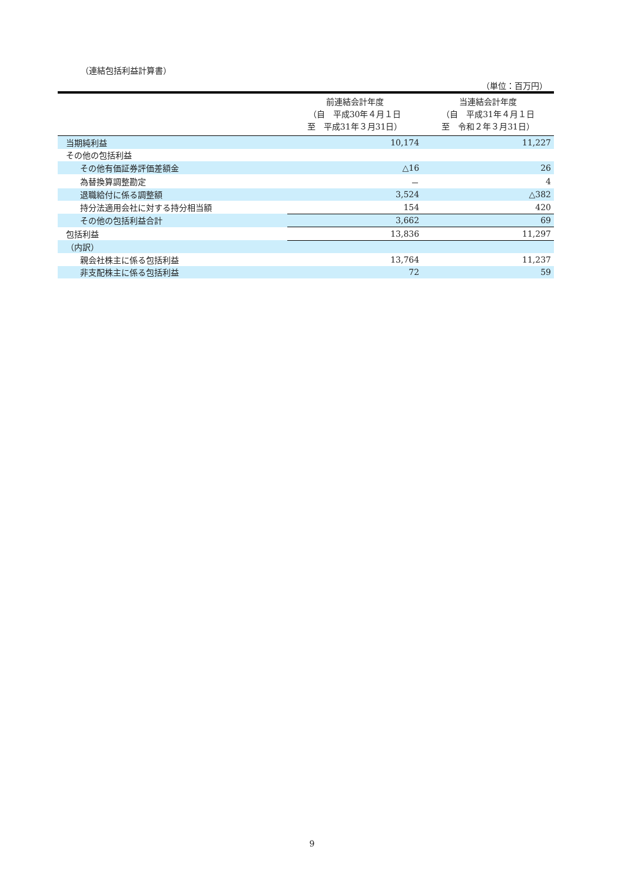（連結包括利益計算書）
（単位：百万円）
| | 前連結会計年度 （自 平成30年４月１日 至 平成31年３月31日） | 当連結会計年度 （自 平成31年４月１日 至 令和２年３月31日） |
| --- | --- | --- |
| 当期純利益 | 10,174 | 11,227 |
| その他の包括利益 | | |
| その他有価証券評価差額金 | △16 | 26 |
| 為替換算調整勘定 | － | 4 |
| 退職給付に係る調整額 | 3,524 | △382 |
| 持分法適用会社に対する持分相当額 | 154 | 420 |
| その他の包括利益合計 | 3,662 | 69 |
| 包括利益 | 13,836 | 11,297 |
| （内訳） | | |
| 親会社株主に係る包括利益 | 13,764 | 11,237 |
| 非支配株主に係る包括利益 | 72 | 59 |
9